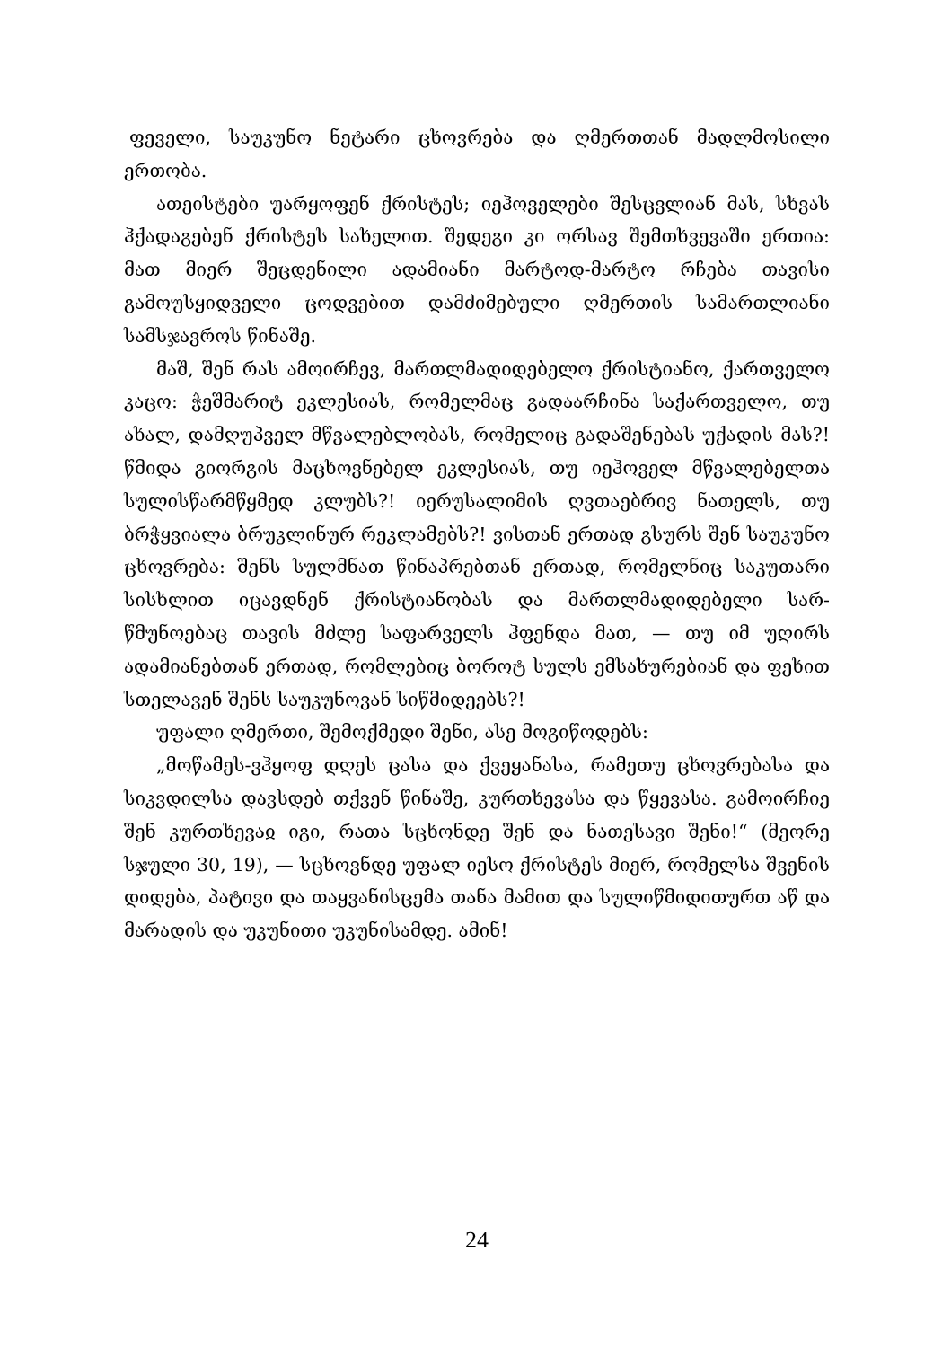ფეველი, საუკუნო ნეტარი ცხოვრება და ღმერთთან მადლმო­სილი ერთობა.
ათეისტები უარყოფენ ქრისტეს; იეჰოველები შესცვლიან მას, სხვას ჰქადაგებენ ქრისტეს სახელით. შედეგი კი ორსავ შემთხვევაში ერთია: მათ მიერ შეცდენილი ადამიანი მარტოდ-მარტო რჩება თავისი გამოუსყიდველი ცოდვებით დამძიმებული ღმერთის სამართლიანი სამსჯავროს წინაშე.
მაშ, შენ რას ამოირჩევ, მართლმადიდებელო ქრისტიანო, ქართველო კაცო: ჭეშმარიტ ეკლესიას, რომელმაც გადაარჩინა საქართველო, თუ ახალ, დამღუპველ მწვალებლობას, რომელიც გადაშენებას უქადის მას?! წმიდა გიორგის მაცხოვნებელ ეკლე­სიას, თუ იეჰოველ მწვალებელთა სულისწარმწყმედ კლუბს?! იერუსალიმის ღვთაებრივ ნათელს, თუ ბრჭყვიალა ბრუკლინურ რეკლამებს?! ვისთან ერთად გსურს შენ საუკუნო ცხოვრება: შენს სულმნათ წინაპრებთან ერთად, რომელნიც საკუთარი სის­ხლით იცავდნენ ქრისტიანობას და მართლმადიდებელი სარ­წმუნოებაც თავის მძლე საფარველს ჰფენდა მათ, — თუ იმ უღირს ადამიანებთან ერთად, რომლებიც ბოროტ სულს ემსა­ხურებიან და ფეხით სთელავენ შენს საუკუნოვან სიწმიდეებს?!
უფალი ღმერთი, შემოქმედი შენი, ასე მოგიწოდებს:
„მოწამეს-ვჰყოფ დღეს ცასა და ქვეყანასა, რამეთუ ცხოვრე­ბასა და სიკვდილსა დავსდებ თქვენ წინაშე, კურთხევასა და წყევასა. გამოირჩიე შენ კურთხევაჲ იგი, რათა სცხონდე შენ და ნათესავი შენი!“ (მეორე სჯული 30, 19), — სცხოვნდე უფალ იესო ქრისტეს მიერ, რომელსა შვენის დიდება, პატივი და თაყ­ვანისცემა თანა მამით და სულიწმიდითურთ აწ და მარადის და უკუნითი უკუნისამდე. ამინ!
24